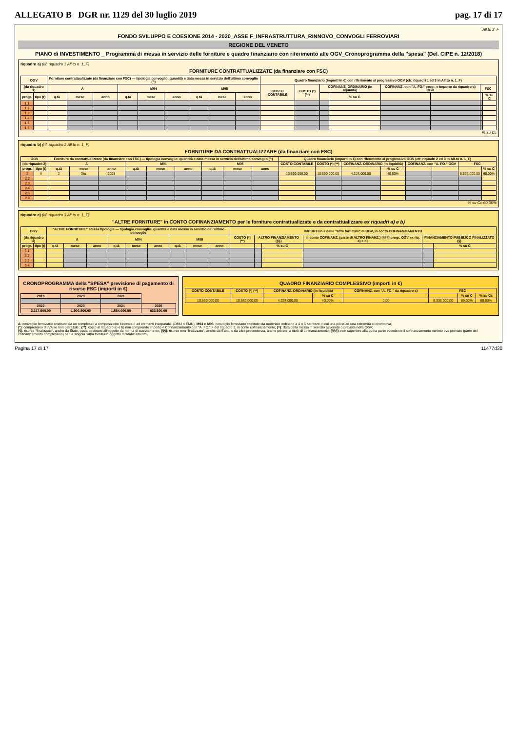ALLEGATO B DGR nr. 1129 del 30 luglio 2019 pag. 17 di 17
All.to 2_F
FONDO SVILUPPO E COESIONE 2014 - 2020_ASSE F_INFRASTRUTTURA_RINNOVO_CONVOGLI FERROVIARI
REGIONE DEL VENETO
PIANO di INVESTIMENTO _ Programma di messa in servizio delle forniture e quadro finanziario con riferimento alle OGV_Cronoprogramma della "spesa" (Del. CIPE n. 12/2018)
riquadro a) (rif. riquadro 1 All.to n. 1_F)
FORNITURE CONTRATTUALIZZATE (da finanziare con FSC)
| OGV | | Forniture contrattualizzate (da finanziare con FSC) — tipologia convoglio: quantità e data messa in servizio dell'ultimo convoglio (^) | | | | | | | | | Quadro finanziario (importi in €) con riferimento al progressivo OGV (cfr. riquadri 1 ed 3 in All.to n. 1_F) | | | | | | | |
| --- | --- | --- | --- | --- | --- | --- | --- | --- | --- | --- | --- | --- | --- | --- | --- | --- | --- | --- |
| (da riquadro 1) | | A | | | M04 | | | M05 | | | COSTO CONTABILE | COSTO (*) (**) | COFINANZ. ORDINARIO (in liquidità) | | COFINANZ. con "A. FO." progr. e importo da riquadro c) OGV | | FSC | |
| progr. | tipo (t) | q.tà | mese | anno | q.tà | mese | anno | q.tà | mese | anno | | | | % su C | | | | % su C |
| 1.1 | | | | | | | | | | | | | | | | | | |
| 1.2 | | | | | | | | | | | | | | | | | | |
| 1.3 | | | | | | | | | | | | | | | | | | |
| 1.4 | | | | | | | | | | | | | | | | | | |
| 1.5 | | | | | | | | | | | | | | | | | | |
| 1.6 | | | | | | | | | | | | | | | | | | |
% su Cc
riquadro b) (rif. riquadro 2 All.to n. 1_F)
FORNITURE DA CONTRATTUALIZZARE (da finanziare con FSC)
| OGV | | Forniture da contrattualizzare (da finanziare con FSC) — tipologia convoglio: quantità e data messa in servizio dell'ultimo convoglio (^) | | | | | | | | | Quadro finanziario (importi in €) con riferimento al progressivo OGV (cfr. riquadri 2 ed 3 in All.to n. 1_F) | | | | | | | |
| --- | --- | --- | --- | --- | --- | --- | --- | --- | --- | --- | --- | --- | --- | --- | --- | --- | --- | --- |
| (da riquadro 2) | | A | | | M04 | | | M05 | | | COSTO CONTABILE | COSTO (*) (**) | COFINANZ. ORDINARIO (in liquidità) | | COFINANZ. con "A. FO." OGV | | FSC | |
| progr. | tipo (t) | q.tà | mese | anno | q.tà | mese | anno | q.tà | mese | anno | | | | % su C | | | | % su C |
| 2 | II | 2 | Giu. | 2025 | | | | | | | 10.560.000,00 | 10.560.000,00 | 4.224.000,00 | 40,00% | | | 6.336.000,00 | 60,00% |
| 2.2 | | | | | | | | | | | | | | | | | | |
| 2.3 | | | | | | | | | | | | | | | | | | |
| 2.4 | | | | | | | | | | | | | | | | | | |
| 2.5 | | | | | | | | | | | | | | | | | | |
| 2.6 | | | | | | | | | | | | | | | | | | |
% su Cc 60,00%
riquadro c) (rif. riquadro 3 All.to n. 1_F)
"ALTRE FORNITURE" in CONTO COFINANZIAMENTO per le forniture contrattualizzate e da contrattualizzare ex riquadri a) e b)
| OGV | | "ALTRE FORNITURE" stessa tipologia — tipologia convoglio: quantità e data messa in servizio dell'ultimo convoglio | | | | | | | | | IMPORTI in € delle "altre forniture" di OGV, in conto COFINANZIAMENTO | | | | | |
| --- | --- | --- | --- | --- | --- | --- | --- | --- | --- | --- | --- | --- | --- | --- | --- | --- |
| (da riquadro 3) | | A | | | M04 | | | M05 | | | COSTO (*) (**) | ALTRO FINANZIAMENTO (§§) | | in conto COFINANZ. (parte di ALTRO FINANZ.) (§§§) progr. OGV ex riq. a) e b) | FINANZIAMENTO PUBBLICO FINALIZZATO (§) | |
| progr. | tipo (t) | q.tà | mese | anno | q.tà | mese | anno | q.tà | mese | anno | | | % su C | | | % su C |
| 3.1 | | | | | | | | | | | | | | | | |
| 3.2 | | | | | | | | | | | | | | | | |
| 3.3 | | | | | | | | | | | | | | | | |
| 3.4 | | | | | | | | | | | | | | | | |
CRONOPROGRAMMA della "SPESA" previsione di pagamento di risorse FSC (importi in €)
| 2019 | 2020 | 2021 | |
| --- | --- | --- | --- |
| 2022 | 2023 | 2024 | 2025 |
| 2.217.600,00 | 1.900.800,00 | 1.584.000,00 | 633.600,00 |
QUADRO FINANZIARIO COMPLESSIVO (importi in €)
| COSTO CONTABILE | COSTO (*) (**) | COFINANZ. ORDINARIO (in liquidità) | | COFINANZ. con "A. FO." da riquadro c) | FSC | | |
| --- | --- | --- | --- | --- | --- | --- | --- |
| | | | % su C | | | % su C | % su Cc |
| 10.560.000,00 | 10.560.000,00 | 4.224.000,00 | 40,00% | 0,00 | 6.336.000,00 | 60,00% | 60,00% |
A: convoglio ferroviario costituito da un complesso a composizione bloccata o ad elementi inseparabili (DMU o EMU); M04 e M05: convoglio ferroviario costituito da materiale ordinario a 4 o 5 carrozze di cui una pilota ad una estremità e locomotiva;
(*): comprensivo di IVA se non detraibile ; (**): costo al riquadro a) e b) non comprende importo < Cofinanziamento con "A. FO." > del riquadro 3, in conto cofinanziamento; (^): data della messa in servizio avvenuta o prevista nella OGV;
(§): risorse "finalizzate", anche da Stato, ossia destinate all'oggetto da norma di stanziamento; (§§): risorse non "finalizzate", anche da Stato, o da altra provenienza, anche private, a titolo di cofinanziamento; (§§§): non superiore alla quota parte eccedente il cofinanziamento minimo ove previsto (parte del cofinanziamento complessivo) per la singola "altra fornitura" oggetto di finanziamento;
Pagina 17 di 17 11477d30